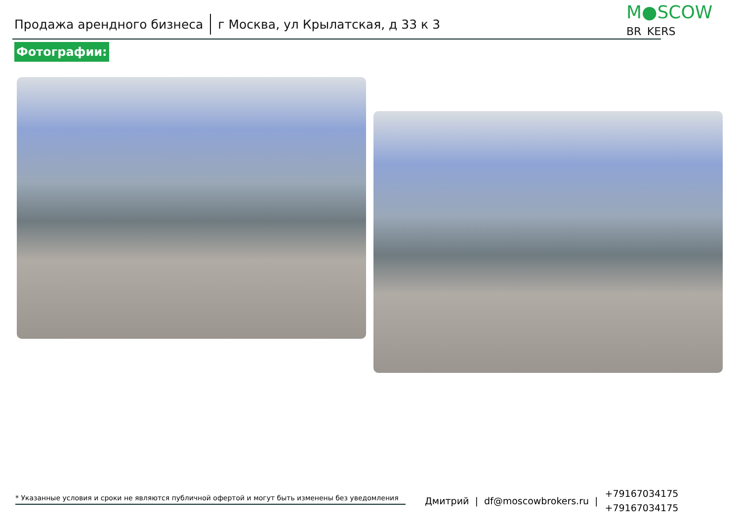Продажа арендного бизнеса г Москва, ул Крылатская, д 33 к 3
M●SCOW
BR KERS
Фотографии:
* Указанные условия и сроки не являются публичной офертой и могут быть изменены без уведомления
Дмитрий | df@moscowbrokers.ru | +79167034175
+79167034175